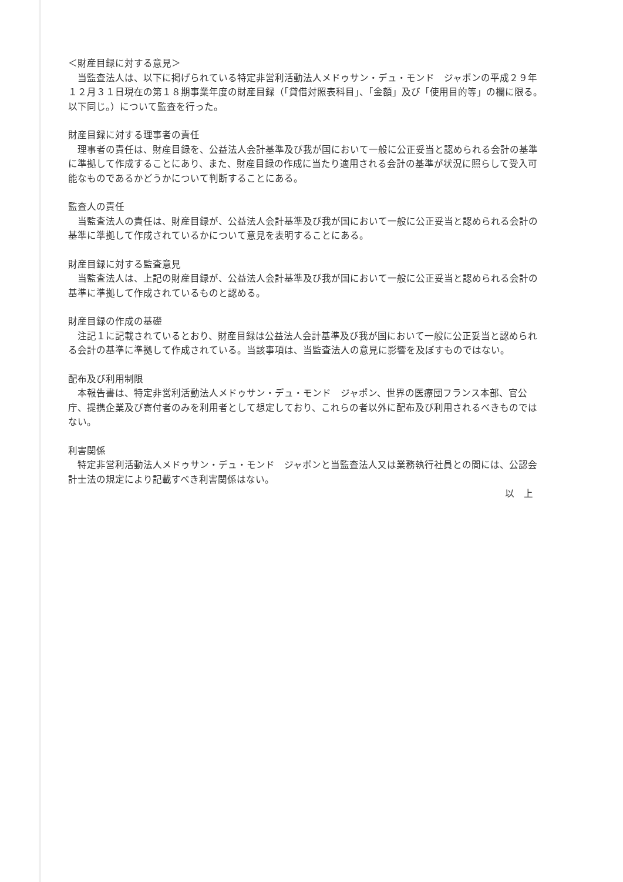＜財産目録に対する意見＞
当監査法人は、以下に掲げられている特定非営利活動法人メドゥサン・デュ・モンド　ジャポンの平成２９年１２月３１日現在の第１８期事業年度の財産目録（「貸借対照表科目」、「金額」及び「使用目的等」の欄に限る。以下同じ。）について監査を行った。
財産目録に対する理事者の責任
理事者の責任は、財産目録を、公益法人会計基準及び我が国において一般に公正妥当と認められる会計の基準に準拠して作成することにあり、また、財産目録の作成に当たり適用される会計の基準が状況に照らして受入可能なものであるかどうかについて判断することにある。
監査人の責任
当監査法人の責任は、財産目録が、公益法人会計基準及び我が国において一般に公正妥当と認められる会計の基準に準拠して作成されているかについて意見を表明することにある。
財産目録に対する監査意見
当監査法人は、上記の財産目録が、公益法人会計基準及び我が国において一般に公正妥当と認められる会計の基準に準拠して作成されているものと認める。
財産目録の作成の基礎
注記１に記載されているとおり、財産目録は公益法人会計基準及び我が国において一般に公正妥当と認められる会計の基準に準拠して作成されている。当該事項は、当監査法人の意見に影響を及ぼすものではない。
配布及び利用制限
本報告書は、特定非営利活動法人メドゥサン・デュ・モンド　ジャポン、世界の医療団フランス本部、官公庁、提携企業及び寄付者のみを利用者として想定しており、これらの者以外に配布及び利用されるべきものではない。
利害関係
特定非営利活動法人メドゥサン・デュ・モンド　ジャポンと当監査法人又は業務執行社員との間には、公認会計士法の規定により記載すべき利害関係はない。
以　上